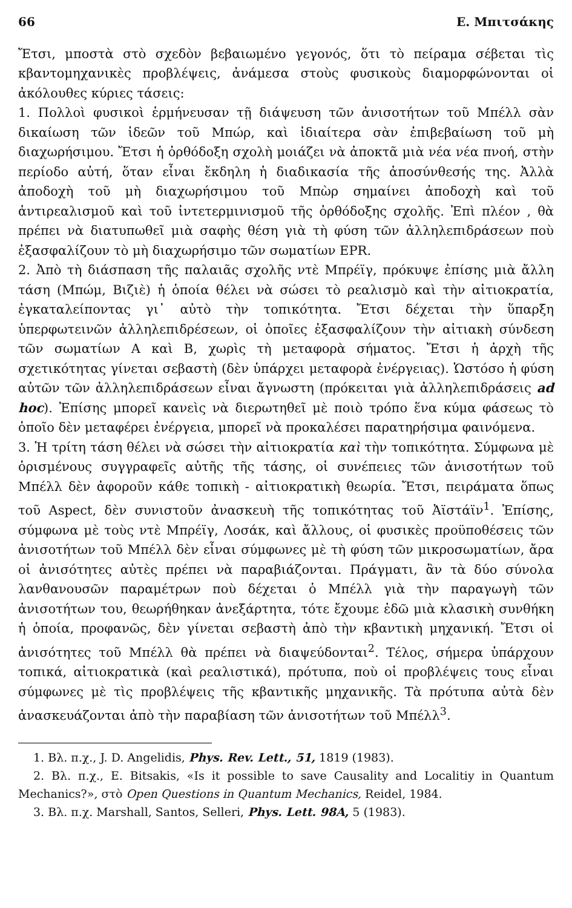66 Ε. Μπιτσάκης
Ἔτσι, μποστὰ στὸ σχεδὸν βεβαιωμένο γεγονός, ὅτι τὸ πείραμα σέβεται τὶς κβαντομηχανικὲς προβλέψεις, ἀνάμεσα στοὺς φυσικοὺς διαμορφώνονται οἱ ἀκόλουθες κύριες τάσεις:
1. Πολλοὶ φυσικοὶ ἑρμήνευσαν τῇ διάψευση τῶν ἀνισοτήτων τοῦ Μπέλλ σὰν δικαίωση τῶν ἰδεῶν τοῦ Μπώρ, καὶ ἰδιαίτερα σὰν ἐπιβεβαίωση τοῦ μὴ διαχωρήσιμου. Ἔτσι ἡ ὀρθόδοξη σχολὴ μοιάζει νὰ ἀποκτᾶ μιὰ νέα νέα πνοή, στὴν περίοδο αὐτή, ὅταν εἶναι ἔκδηλη ἡ διαδικασία τῆς ἀποσύνθεσής της. Ἀλλὰ ἀποδοχὴ τοῦ μὴ διαχωρήσιμου τοῦ Μπὼρ σημαίνει ἀποδοχὴ καὶ τοῦ ἀντιρεαλισμοῦ καὶ τοῦ ἰντετερμινισμοῦ τῆς ὀρθόδοξης σχολῆς. Ἐπὶ πλέον , θὰ πρέπει νὰ διατυπωθεῖ μιὰ σαφὴς θέση γιὰ τὴ φύση τῶν ἀλληλεπιδράσεων ποὺ ἐξασφαλίζουν τὸ μὴ διαχωρήσιμο τῶν σωματίων EPR.
2. Ἀπὸ τὴ διάσπαση τῆς παλαιᾶς σχολῆς ντὲ Μπρέϊγ, πρόκυψε ἐπίσης μιὰ ἄλλη τάση (Μπώμ, Βιζιὲ) ἡ ὁποία θέλει νὰ σώσει τὸ ρεαλισμὸ καὶ τὴν αἰτιοκρατία, ἐγκαταλείποντας γι᾽ αὐτὸ τὴν τοπικότητα. Ἔτσι δέχεται τὴν ὕπαρξη ὑπερφωτεινῶν ἀλληλεπιδρέσεων, οἱ ὁποῖες ἐξασφαλίζουν τὴν αἰτιακὴ σύνδεση τῶν σωματίων A καὶ B, χωρὶς τὴ μεταφορὰ σήματος. Ἔτσι ἡ ἀρχὴ τῆς σχετικότητας γίνεται σεβαστὴ (δὲν ὑπάρχει μεταφορὰ ἐνέργειας). Ὡστόσο ἡ φύση αὐτῶν τῶν ἀλληλεπιδράσεων εἶναι ἄγνωστη (πρόκειται γιὰ ἀλληλεπιδράσεις ad hoc). Ἐπίσης μπορεῖ κανεὶς νὰ διερωτηθεῖ μὲ ποιὸ τρόπο ἕνα κύμα φάσεως τὸ ὁποῖο δὲν μεταφέρει ἐνέργεια, μπορεῖ νὰ προκαλέσει παρατηρήσιμα φαινόμενα.
3. Ἡ τρίτη τάση θέλει νὰ σώσει τὴν αἰτιοκρατία καὶ τὴν τοπικότητα. Σύμφωνα μὲ ὁρισμένους συγγραφεῖς αὐτῆς τῆς τάσης, οἱ συνέπειες τῶν ἀνισοτήτων τοῦ Μπέλλ δὲν ἀφοροῦν κάθε τοπικὴ - αἰτιοκρατικὴ θεωρία. Ἔτσι, πειράματα ὅπως τοῦ Aspect, δὲν συνιστοῦν ἀνασκευὴ τῆς τοπικότητας τοῦ Ἀϊστάϊν<sup>1</sup>. Ἐπίσης, σύμφωνα μὲ τοὺς ντὲ Μπρέϊγ, Λοσάκ, καὶ ἄλλους, οἱ φυσικὲς προϋποθέσεις τῶν ἀνισοτήτων τοῦ Μπέλλ δὲν εἶναι σύμφωνες μὲ τὴ φύση τῶν μικροσωματίων, ἄρα οἱ ἀνισότητες αὐτὲς πρέπει νὰ παραβιάζονται. Πράγματι, ἂν τὰ δύο σύνολα λανθανουσῶν παραμέτρων ποὺ δέχεται ὁ Μπέλλ γιὰ τὴν παραγωγὴ τῶν ἀνισοτήτων του, θεωρήθηκαν ἀνεξάρτητα, τότε ἔχουμε ἐδῶ μιὰ κλασικὴ συνθήκη ἡ ὁποία, προφανῶς, δὲν γίνεται σεβαστὴ ἀπὸ τὴν κβαντικὴ μηχανική. Ἔτσι οἱ ἀνισότητες τοῦ Μπέλλ θὰ πρέπει νὰ διαψεύδονται<sup>2</sup>. Τέλος, σήμερα ὑπάρχουν τοπικά, αἰτιοκρατικὰ (καὶ ρεαλιστικά), πρότυπα, ποὺ οἱ προβλέψεις τους εἶναι σύμφωνες μὲ τὶς προβλέψεις τῆς κβαντικῆς μηχανικῆς. Τὰ πρότυπα αὐτὰ δὲν ἀνασκευάζονται ἀπὸ τὴν παραβίαση τῶν ἀνισοτήτων τοῦ Μπέλλ<sup>3</sup>.
1. Βλ. π.χ., J. D. Angelidis, Phys. Rev. Lett., 51, 1819 (1983).
2. Βλ. π.χ., E. Bitsakis, «Is it possible to save Causality and Localitiy in Quantum Mechanics?», στὸ Open Questions in Quantum Mechanics, Reidel, 1984.
3. Βλ. π.χ. Marshall, Santos, Selleri, Phys. Lett. 98A, 5 (1983).